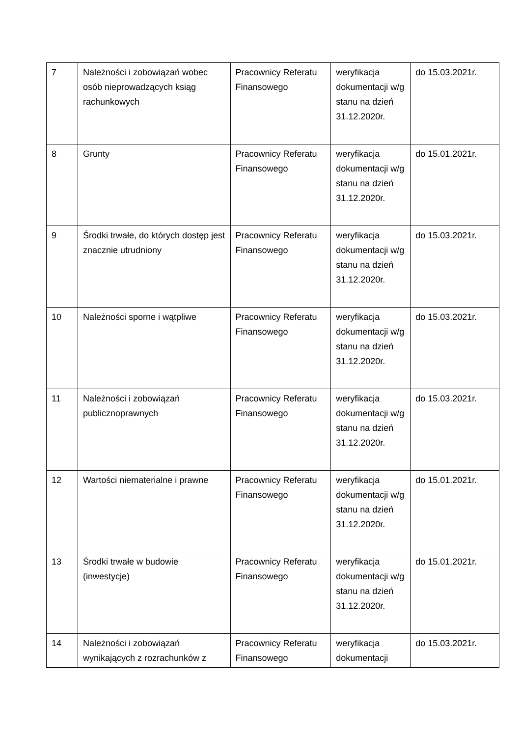| 7 | Należności i zobowiązań wobec osób nieprowadzących ksiąg rachunkowych | Pracownicy Referatu Finansowego | weryfikacja dokumentacji w/g stanu na dzień 31.12.2020r. | do 15.03.2021r. |
| 8 | Grunty | Pracownicy Referatu Finansowego | weryfikacja dokumentacji w/g stanu na dzień 31.12.2020r. | do 15.01.2021r. |
| 9 | Środki trwałe, do których dostęp jest znacznie utrudniony | Pracownicy Referatu Finansowego | weryfikacja dokumentacji w/g stanu na dzień 31.12.2020r. | do 15.03.2021r. |
| 10 | Należności sporne i wątpliwe | Pracownicy Referatu Finansowego | weryfikacja dokumentacji w/g stanu na dzień 31.12.2020r. | do 15.03.2021r. |
| 11 | Należności i zobowiązań publicznoprawnych | Pracownicy Referatu Finansowego | weryfikacja dokumentacji w/g stanu na dzień 31.12.2020r. | do 15.03.2021r. |
| 12 | Wartości niematerialne i prawne | Pracownicy Referatu Finansowego | weryfikacja dokumentacji w/g stanu na dzień 31.12.2020r. | do 15.01.2021r. |
| 13 | Środki trwałe w budowie (inwestycje) | Pracownicy Referatu Finansowego | weryfikacja dokumentacji w/g stanu na dzień 31.12.2020r. | do 15.01.2021r. |
| 14 | Należności i zobowiązań wynikających z rozrachunków z | Pracownicy Referatu Finansowego | weryfikacja dokumentacji | do 15.03.2021r. |